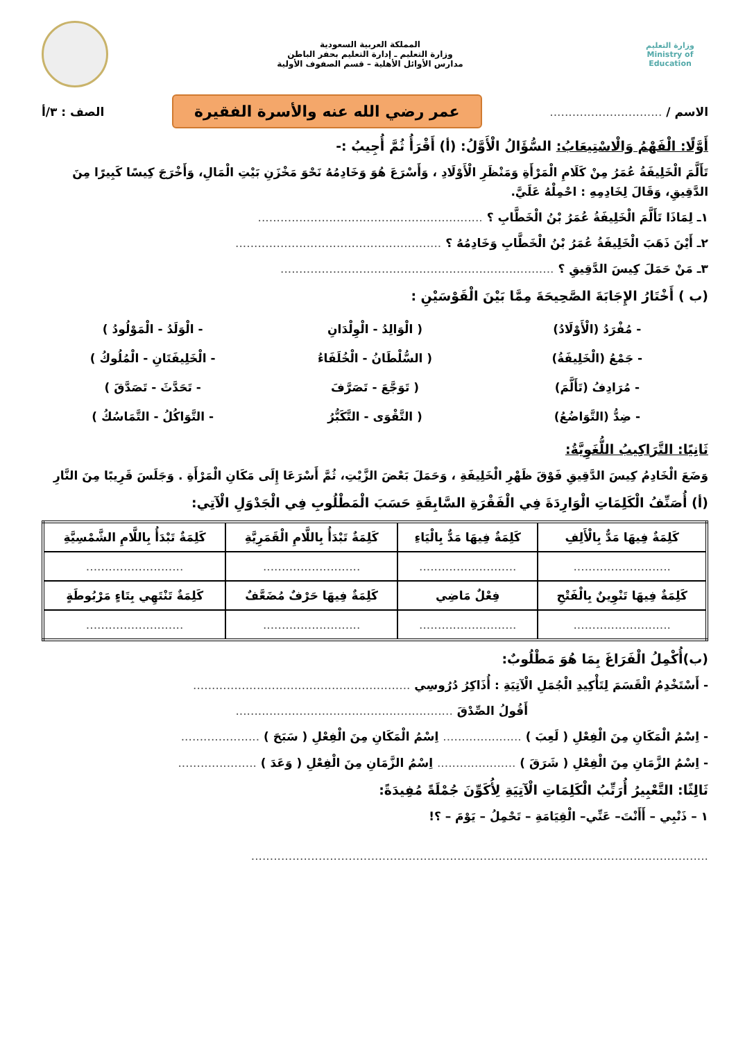وزارة التعليم
Ministry of Education
المملكة العربية السعودية
وزارة التعليم ـ إدارة التعليم بحفر الباطن
مدارس الأوائل الأهلية – قسم الصفوف الأولية
الاسم / .............................. عمر رضي الله عنه والأسرة الفقيرة الصف : ٣/أ
أَوَّلًا: الْفَهْمُ وَالْاسْتِيعَابُ: السُّؤَالُ الْأَوَّلُ: (أ) أَقْرَأُ ثُمَّ أُجِيبُ :-
تَأَلَّمَ الْخَلِيفَةُ عُمَرُ مِنْ كَلَامِ الْمَرْأَةِ وَمَنْظَرِ الْأَوْلَادِ ، وَأَسْرَعَ هُوَ وَخَادِمُهُ نَحْوَ مَخْزَنِ بَيْتِ الْمَالِ، وَأَخْرَجَ كِيسًا كَبِيرًا مِنَ الدَّقِيقِ، وَقَالَ لِخَادِمِهِ : احْمِلْهُ عَلَيَّ.
١ـ لِمَاذَا تَأَلَّمَ الْخَلِيفَةُ عُمَرُ بْنُ الْخَطَّابِ ؟ ............................................................
٢ـ أَيْنَ ذَهَبَ الْخَلِيفَةُ عُمَرُ بْنُ الْخَطَّابِ وَخَادِمُهُ ؟ .......................................................
٣ـ مَنْ حَمَلَ كِيسَ الدَّقِيقِ ؟ .........................................................................
(ب ) أَخْتَارُ الإِجَابَةَ الصَّحِيحَةَ مِمَّا بَيْنَ الْقَوْسَيْنِ :
- مُفْرَدُ (الْأَوْلَادُ) ( الْوَالِدُ - الْوِلْدَانِ - الْوَلَدُ - الْمَوْلُودُ )
- جَمْعُ (الْخَلِيفَةُ) ( السُّلْطَانُ - الْخُلَفَاءُ - الْخَلِيفَتَانِ - الْمُلُوكُ )
- مُرَادِفُ (تَأَلَّمَ) ( تَوَجَّعَ - تَصَرَّفَ - تَحَدَّثَ - تَصَدَّقَ )
- ضِدُّ (التَّوَاضُعُ) ( التَّقْوَى - التَّكَبُّرُ - التَّوَاكُلُ - التَّمَاسُكُ )
ثَانِيًا: التَّرَاكِيبُ اللُّغَوِيَّةُ:
وَضَعَ الْخَادِمُ كِيسَ الدَّقِيقِ فَوْقَ ظَهْرِ الْخَلِيفَةِ ، وَحَمَلَ بَعْضَ الزَّيْتِ، ثُمَّ أَسْرَعَا إِلَى مَكَانِ الْمَرْأَةِ . وَجَلَسَ قَرِيبًا مِنَ النَّارِ
(أ) أُصَنِّفُ الْكَلِمَاتِ الْوَارِدَةَ فِي الْفَقْرَةِ السَّابِقَةِ حَسَبَ الْمَطْلُوبِ فِي الْجَدْوَلِ الْآتِي:
| كَلِمَةٌ فِيهَا مَدٌّ بِالْأَلِفِ | كَلِمَةٌ فِيهَا مَدٌّ بِالْيَاءِ | كَلِمَةٌ تَبْدَأُ بِاللَّامِ الْقَمَرِيَّةِ | كَلِمَةٌ تَبْدَأُ بِاللَّامِ الشَّمْسِيَّةِ |
| .......................... | .......................... | .......................... | .......................... |
| كَلِمَةٌ فِيهَا تَنْوِينٌ بِالْفَتْحِ | فِعْلٌ مَاضِي | كَلِمَةٌ فِيهَا حَرْفٌ مُضَعَّفٌ | كَلِمَةٌ تَنْتَهِي بِتَاءٍ مَرْبُوطَةٍ |
| .......................... | .......................... | .......................... | .......................... |
(ب)أُكْمِلُ الْفَرَاغَ بِمَا هُوَ مَطْلُوبٌ:
- أَسْتَخْدِمُ الْقَسَمَ لِتَأْكِيدِ الْجُمَلِ الْآتِيَةِ : أُذَاكِرُ دُرُوسِي ..........................................................
أَقُولُ الصِّدْقَ ..........................................................
- اِسْمُ الْمَكَانِ مِنَ الْفِعْلِ ( لَعِبَ ) ..................... اِسْمُ الْمَكَانِ مِنَ الْفِعْلِ ( سَبَحَ ) .....................
- اِسْمُ الزَّمَانِ مِنَ الْفِعْلِ ( شَرَقَ ) ..................... اِسْمُ الزَّمَانِ مِنَ الْفِعْلِ ( وَعَدَ ) .....................
ثَالِثًا: التَّعْبِيرُ أُرَتِّبُ الْكَلِمَاتِ الْآتِيَةِ لِأُكَوِّنَ جُمْلَةً مُفِيدَةً:
١ – ذَنْبِي – أَأَنْتَ– عَنِّي– الْقِيَامَةِ – تَحْمِلُ – يَوْمَ – ؟!
..........................................................................................................................